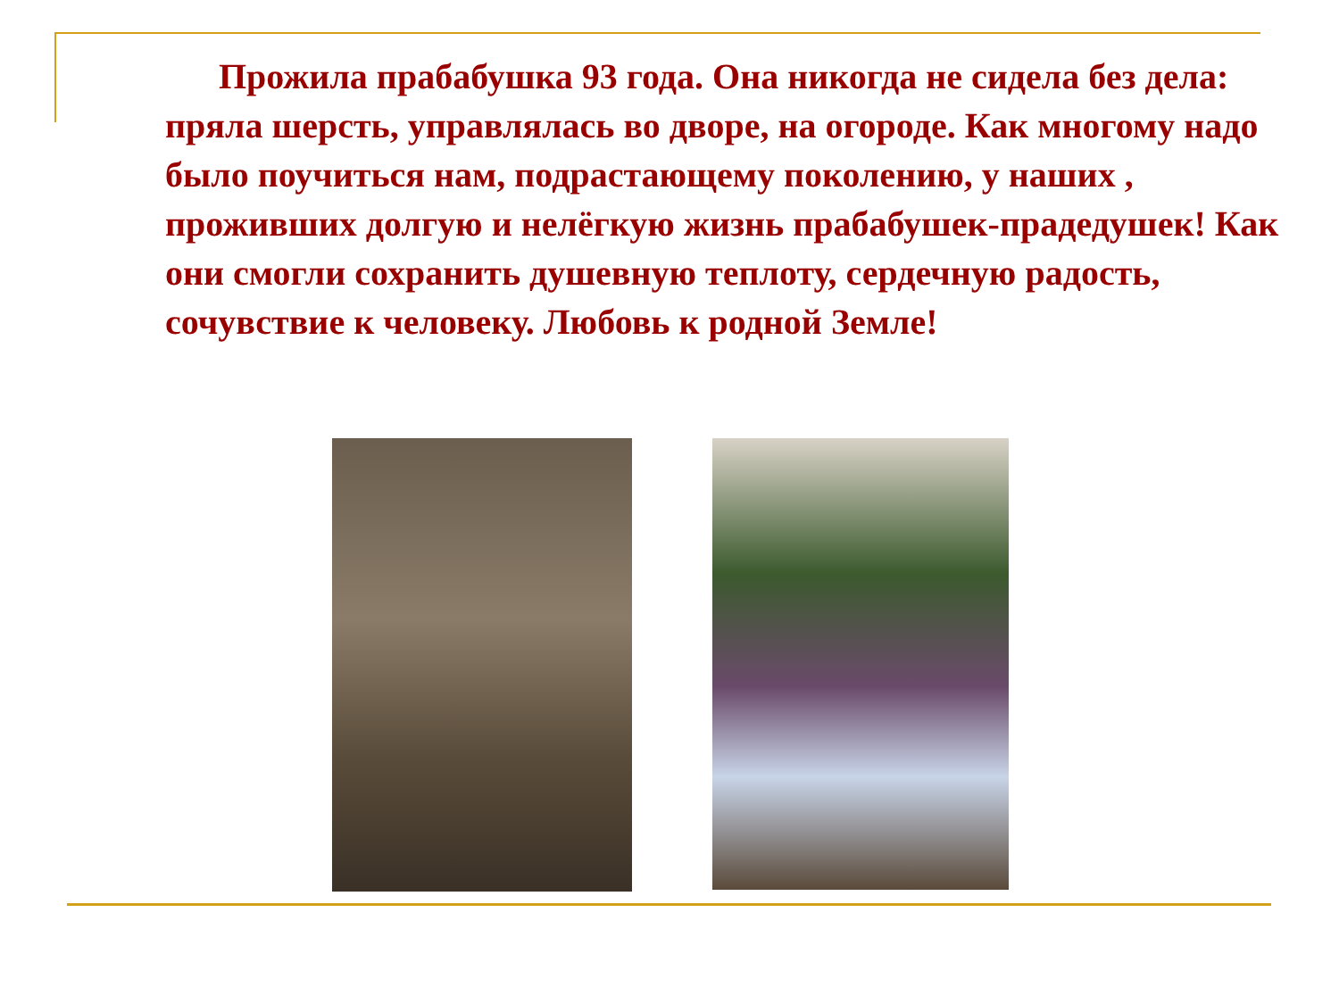Прожила прабабушка 93 года. Она никогда не сидела без дела: пряла шерсть, управлялась во дворе, на огороде. Как многому надо было поучиться нам, подрастающему поколению, у наших , проживших долгую и нелёгкую жизнь прабабушек-прадедушек! Как они смогли сохранить душевную теплоту, сердечную радость, сочувствие к человеку. Любовь к родной Земле!